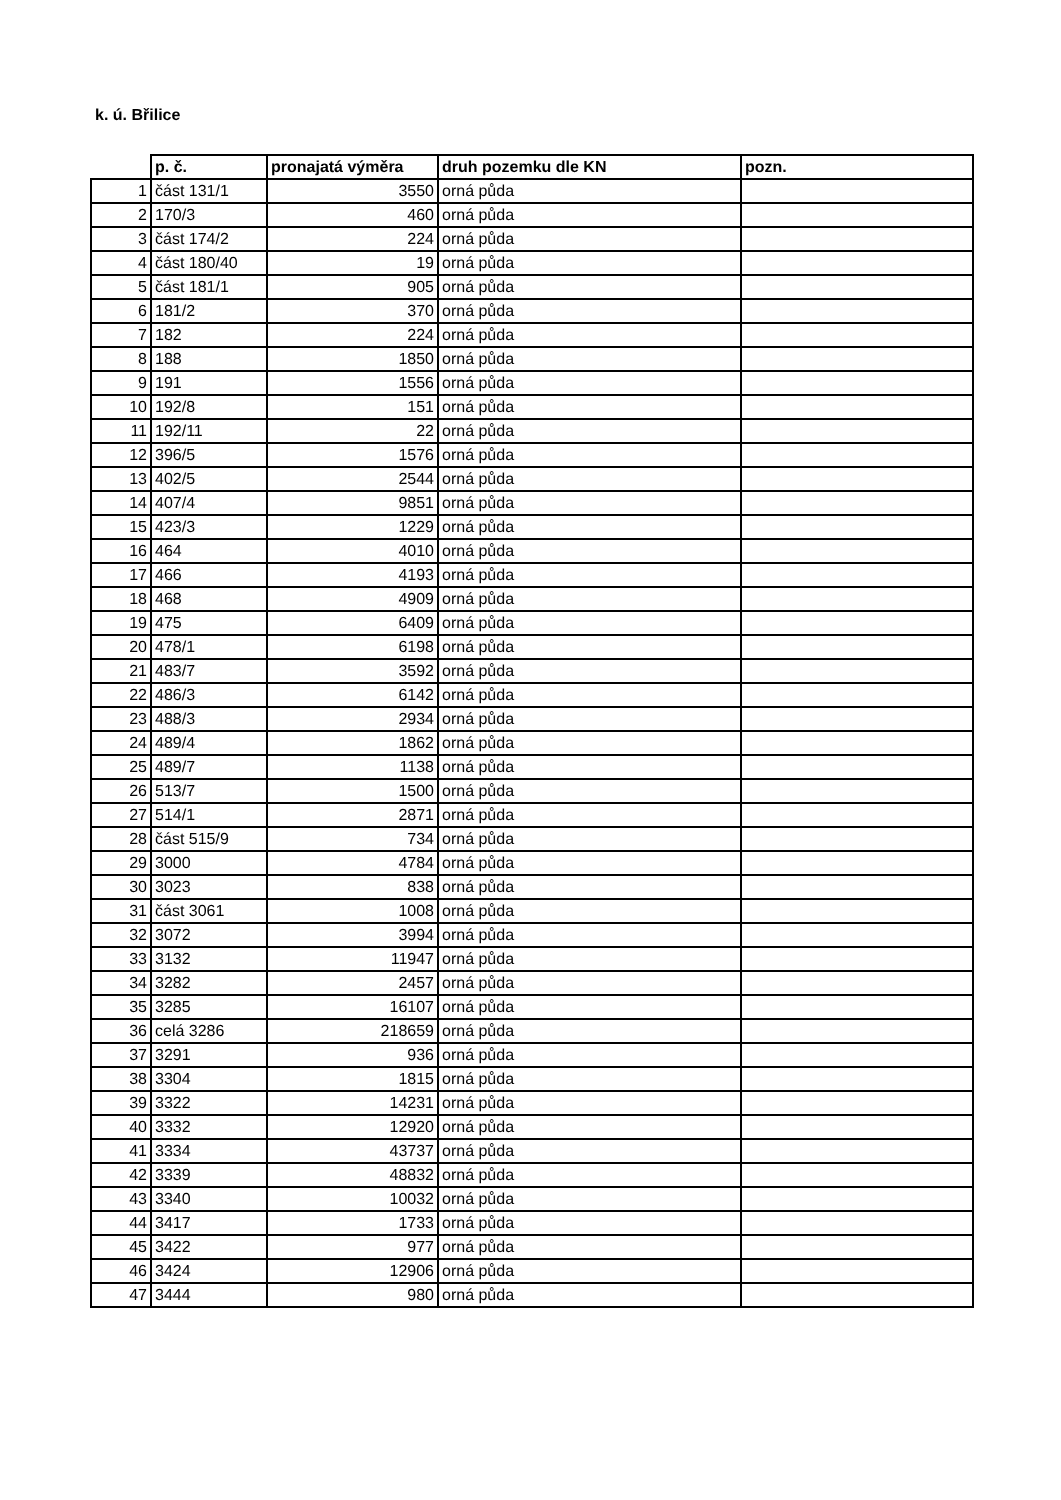k. ú. Břilice
| | p. č. | pronajatá výměra | druh pozemku dle KN | pozn. |
| --- | --- | --- | --- | --- |
| 1 | část 131/1 | 3550 | orná půda | |
| 2 | 170/3 | 460 | orná půda | |
| 3 | část 174/2 | 224 | orná půda | |
| 4 | část 180/40 | 19 | orná půda | |
| 5 | část 181/1 | 905 | orná půda | |
| 6 | 181/2 | 370 | orná půda | |
| 7 | 182 | 224 | orná půda | |
| 8 | 188 | 1850 | orná půda | |
| 9 | 191 | 1556 | orná půda | |
| 10 | 192/8 | 151 | orná půda | |
| 11 | 192/11 | 22 | orná půda | |
| 12 | 396/5 | 1576 | orná půda | |
| 13 | 402/5 | 2544 | orná půda | |
| 14 | 407/4 | 9851 | orná půda | |
| 15 | 423/3 | 1229 | orná půda | |
| 16 | 464 | 4010 | orná půda | |
| 17 | 466 | 4193 | orná půda | |
| 18 | 468 | 4909 | orná půda | |
| 19 | 475 | 6409 | orná půda | |
| 20 | 478/1 | 6198 | orná půda | |
| 21 | 483/7 | 3592 | orná půda | |
| 22 | 486/3 | 6142 | orná půda | |
| 23 | 488/3 | 2934 | orná půda | |
| 24 | 489/4 | 1862 | orná půda | |
| 25 | 489/7 | 1138 | orná půda | |
| 26 | 513/7 | 1500 | orná půda | |
| 27 | 514/1 | 2871 | orná půda | |
| 28 | část 515/9 | 734 | orná půda | |
| 29 | 3000 | 4784 | orná půda | |
| 30 | 3023 | 838 | orná půda | |
| 31 | část 3061 | 1008 | orná půda | |
| 32 | 3072 | 3994 | orná půda | |
| 33 | 3132 | 11947 | orná půda | |
| 34 | 3282 | 2457 | orná půda | |
| 35 | 3285 | 16107 | orná půda | |
| 36 | celá 3286 | 218659 | orná půda | |
| 37 | 3291 | 936 | orná půda | |
| 38 | 3304 | 1815 | orná půda | |
| 39 | 3322 | 14231 | orná půda | |
| 40 | 3332 | 12920 | orná půda | |
| 41 | 3334 | 43737 | orná půda | |
| 42 | 3339 | 48832 | orná půda | |
| 43 | 3340 | 10032 | orná půda | |
| 44 | 3417 | 1733 | orná půda | |
| 45 | 3422 | 977 | orná půda | |
| 46 | 3424 | 12906 | orná půda | |
| 47 | 3444 | 980 | orná půda | |